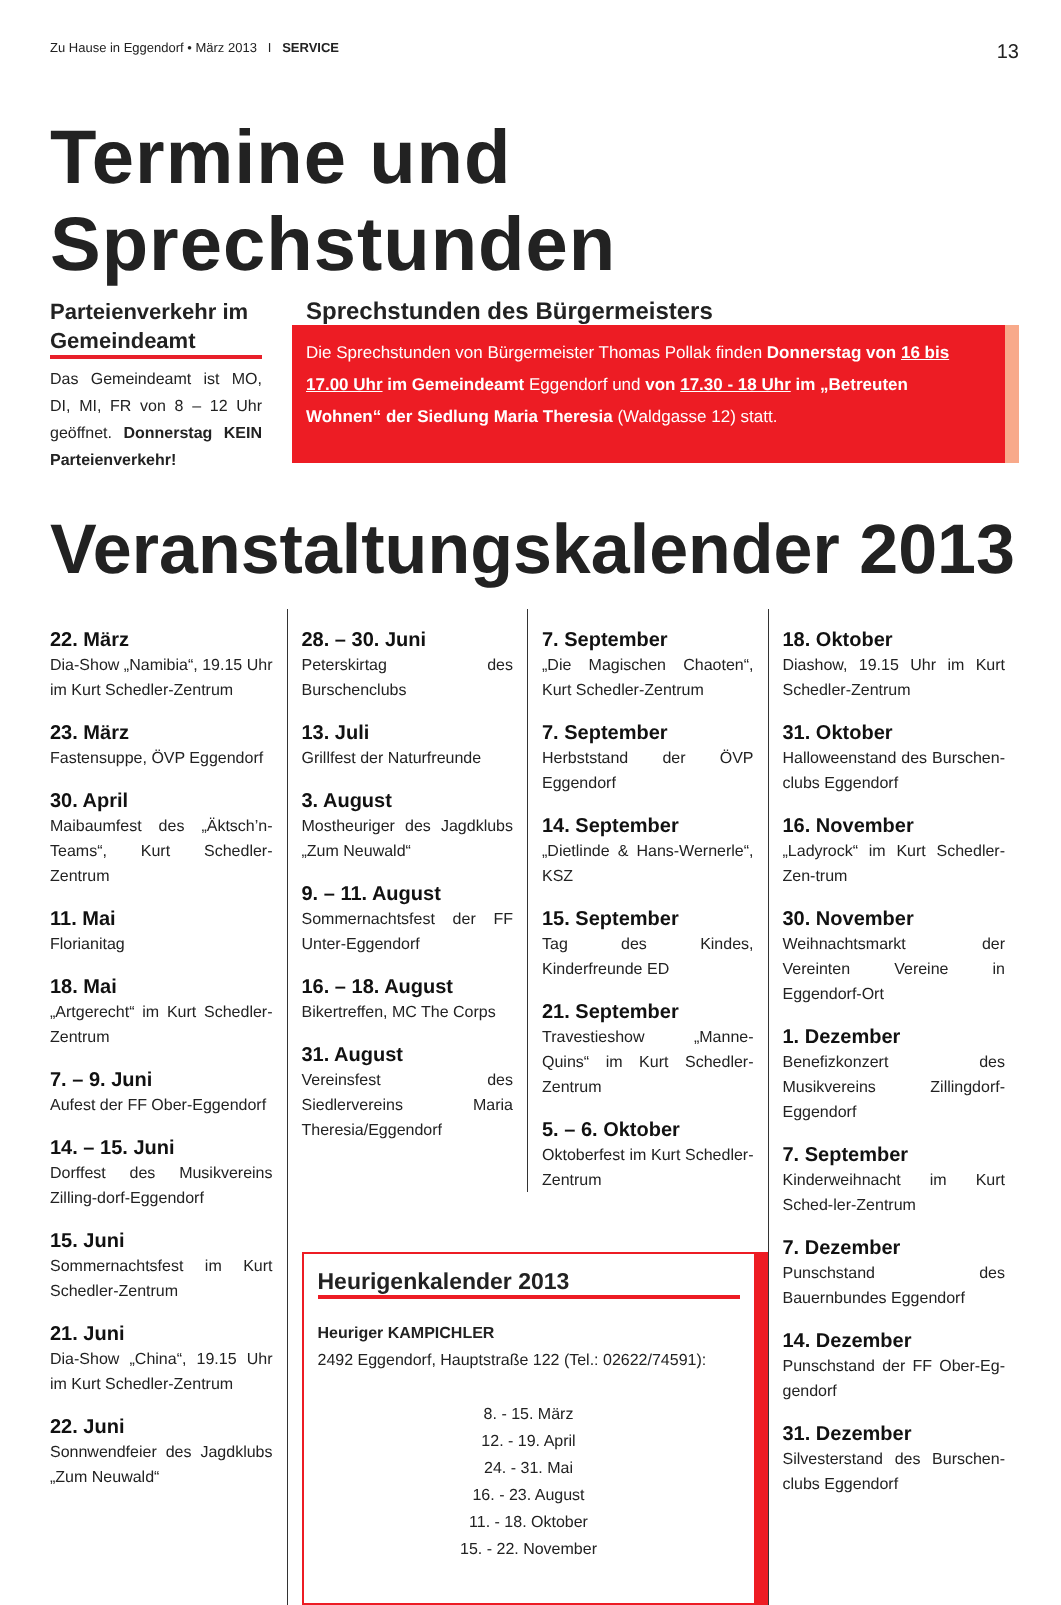Zu Hause in Eggendorf • März 2013 I SERVICE 13
Termine und Sprechstunden
Parteienverkehr im Gemeindeamt
Das Gemeindeamt ist MO, DI, MI, FR von 8 – 12 Uhr geöffnet. Donnerstag KEIN Parteienverkehr!
Sprechstunden des Bürgermeisters
Die Sprechstunden von Bürgermeister Thomas Pollak finden Donnerstag von 16 bis 17.00 Uhr im Gemeindeamt Eggendorf und von 17.30 - 18 Uhr im „Betreuten Wohnen“ der Siedlung Maria Theresia (Waldgasse 12) statt.
Veranstaltungskalender 2013
22. März
Dia-Show „Namibia“, 19.15 Uhr im Kurt Schedler-Zentrum
23. März
Fastensuppe, ÖVP Eggendorf
30. April
Maibaumfest des „Äktsch’n-Teams“, Kurt Schedler-Zentrum
11. Mai
Florianitag
18. Mai
„Artgerecht“ im Kurt Schedler-Zentrum
7. – 9. Juni
Aufest der FF Ober-Eggendorf
14. – 15. Juni
Dorffest des Musikvereins Zilling-dorf-Eggendorf
15. Juni
Sommernachtsfest im Kurt Schedler-Zentrum
21. Juni
Dia-Show „China“, 19.15 Uhr im Kurt Schedler-Zentrum
22. Juni
Sonnwendfeier des Jagdklubs „Zum Neuwald“
28. – 30. Juni
Peterskirtag des Burschenclubs
13. Juli
Grillfest der Naturfreunde
3. August
Mostheuriger des Jagdklubs „Zum Neuwald“
9. – 11. August
Sommernachtsfest der FF Unter-Eggendorf
16. – 18. August
Bikertreffen, MC The Corps
31. August
Vereinsfest des Siedlervereins Maria Theresia/Eggendorf
7. September
„Die Magischen Chaoten“, Kurt Schedler-Zentrum
7. September
Herbststand der ÖVP Eggendorf
14. September
„Dietlinde & Hans-Wernerle“, KSZ
15. September
Tag des Kindes, Kinderfreunde ED
21. September
Travestieshow „Manne-Quins“ im Kurt Schedler-Zentrum
5. – 6. Oktober
Oktoberfest im Kurt Schedler-Zentrum
Heurigenkalender 2013
Heuriger KAMPICHLER
2492 Eggendorf, Hauptstraße 122 (Tel.: 02622/74591):
8. - 15. März
12. - 19. April
24. - 31. Mai
16. - 23. August
11. - 18. Oktober
15. - 22. November
18. Oktober
Diashow, 19.15 Uhr im Kurt Schedler-Zentrum
31. Oktober
Halloweenstand des Burschen-clubs Eggendorf
16. November
„Ladyrock“ im Kurt Schedler-Zen-trum
30. November
Weihnachtsmarkt der Vereinten Vereine in Eggendorf-Ort
1. Dezember
Benefizkonzert des Musikvereins Zillingdorf-Eggendorf
7. September
Kinderweihnacht im Kurt Sched-ler-Zentrum
7. Dezember
Punschstand des Bauernbundes Eggendorf
14. Dezember
Punschstand der FF Ober-Eg-gendorf
31. Dezember
Silvesterstand des Burschen-clubs Eggendorf